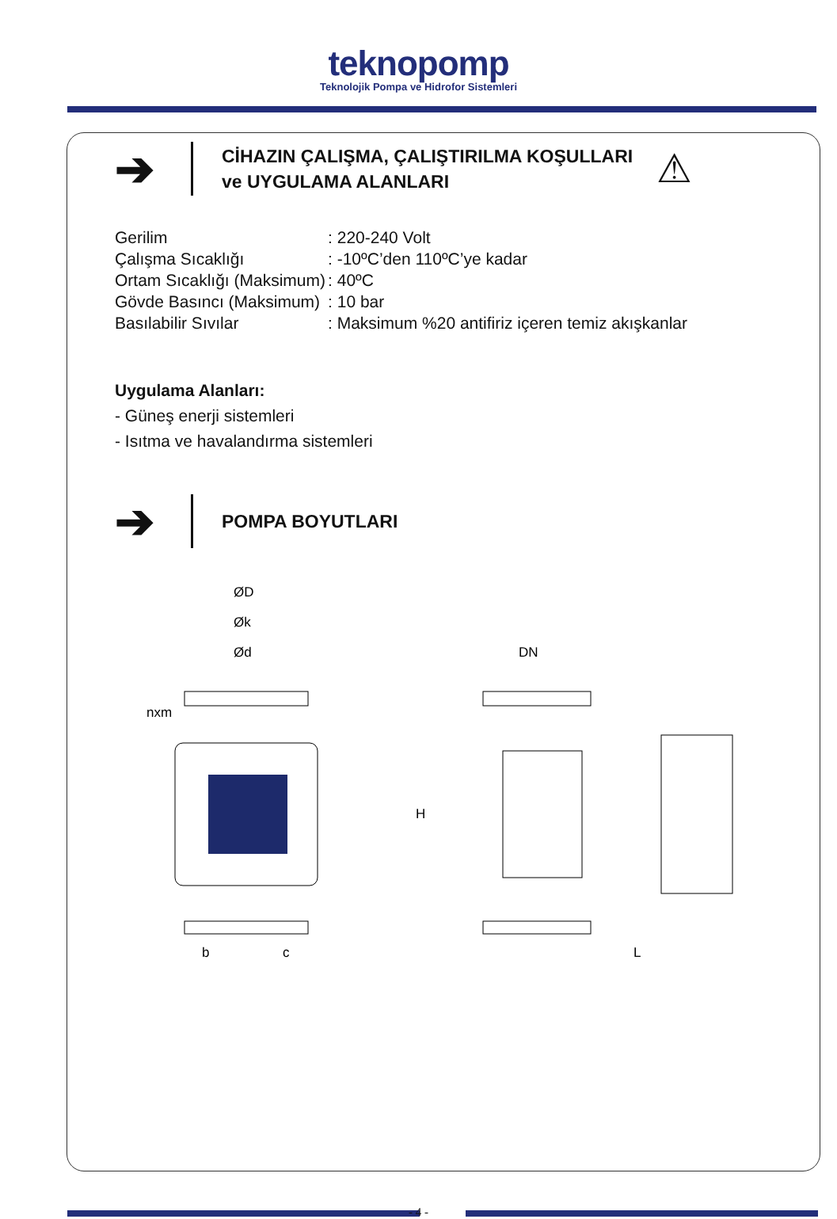teknopomp
Teknolojik Pompa ve Hidrofor Sistemleri
➔
CİHAZIN ÇALIŞMA, ÇALIŞTIRILMA KOŞULLARI
ve UYGULAMA ALANLARI
⚠
| Gerilim | : 220-240 Volt |
| Çalışma Sıcaklığı | : -10ºC’den 110ºC’ye kadar |
| Ortam Sıcaklığı (Maksimum) | : 40ºC |
| Gövde Basıncı (Maksimum) | : 10 bar |
| Basılabilir Sıvılar | : Maksimum %20 antifiriz içeren temiz akışkanlar |
Uygulama Alanları:
- Güneş enerji sistemleri
- Isıtma ve havalandırma sistemleri
➔
POMPA BOYUTLARI
ØD
Øk
Ød
nxm
b
c
DN
H
L
- 4 -